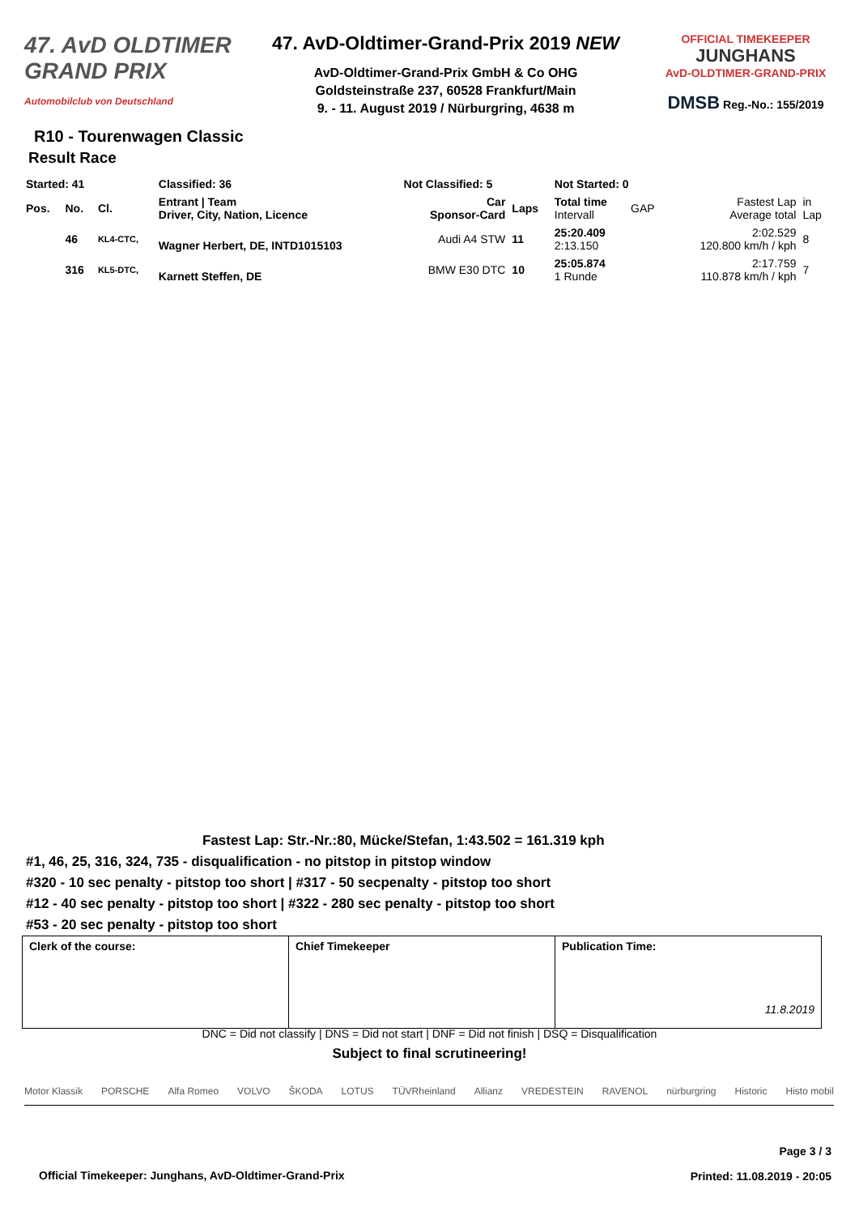47. AvD OLDTIMER GRAND PRIX
Automobilclub von Deutschland
47. AvD-Oldtimer-Grand-Prix 2019 NEW
AvD-Oldtimer-Grand-Prix GmbH & Co OHG
Goldsteinstraße 237, 60528 Frankfurt/Main
9. - 11. August 2019 / Nürburgring, 4638 m
OFFICIAL TIMEKEEPER
JUNGHANS
AvD-OLDTIMER-GRAND-PRIX
DMSB Reg.-No.: 155/2019
R10 - Tourenwagen Classic
Result Race
| Started: 41 | | | Classified: 36 | Not Classified: 5 | | Not Started: 0 | | | |
| Pos. | No. | Cl. | Entrant / Team Driver, City, Nation, Licence | Car Sponsor-Card | Laps | Total time Intervall | GAP | Fastest Lap Average total | in Lap |
| | 46 | KL4-CTC, | Wagner Herbert, DE, INTD1015103 | Audi A4 STW | 11 | 25:20.409 2:13.150 | | 2:02.529 120.800 km/h / kph | 8 |
| | 316 | KL5-DTC, | Karnett Steffen, DE | BMW E30 DTC | 10 | 25:05.874 1 Runde | | 2:17.759 110.878 km/h / kph | 7 |
Fastest Lap: Str.-Nr.:80, Mücke/Stefan, 1:43.502 = 161.319 kph
#1, 46, 25, 316, 324, 735 - disqualification - no pitstop in pitstop window
#320 - 10 sec penalty - pitstop too short | #317 - 50 secpenalty - pitstop too short
#12 - 40 sec penalty - pitstop too short | #322 - 280 sec penalty - pitstop too short
#53 - 20 sec penalty - pitstop too short
| Clerk of the course: | Chief Timekeeper | Publication Time: 11.8.2019 |
DNC = Did not classify | DNS = Did not start | DNF = Did not finish | DSQ = Disqualification
Subject to final scrutineering!
Motor Klassik PORSCHE Alfa Romeo VOLVO ŠKODA LOTUS TÜVRheinland Allianz VREDESTEIN RAVENOL nürburgring Historic Histo mobil
Page 3 / 3
Official Timekeeper: Junghans, AvD-Oldtimer-Grand-Prix
Printed: 11.08.2019 - 20:05